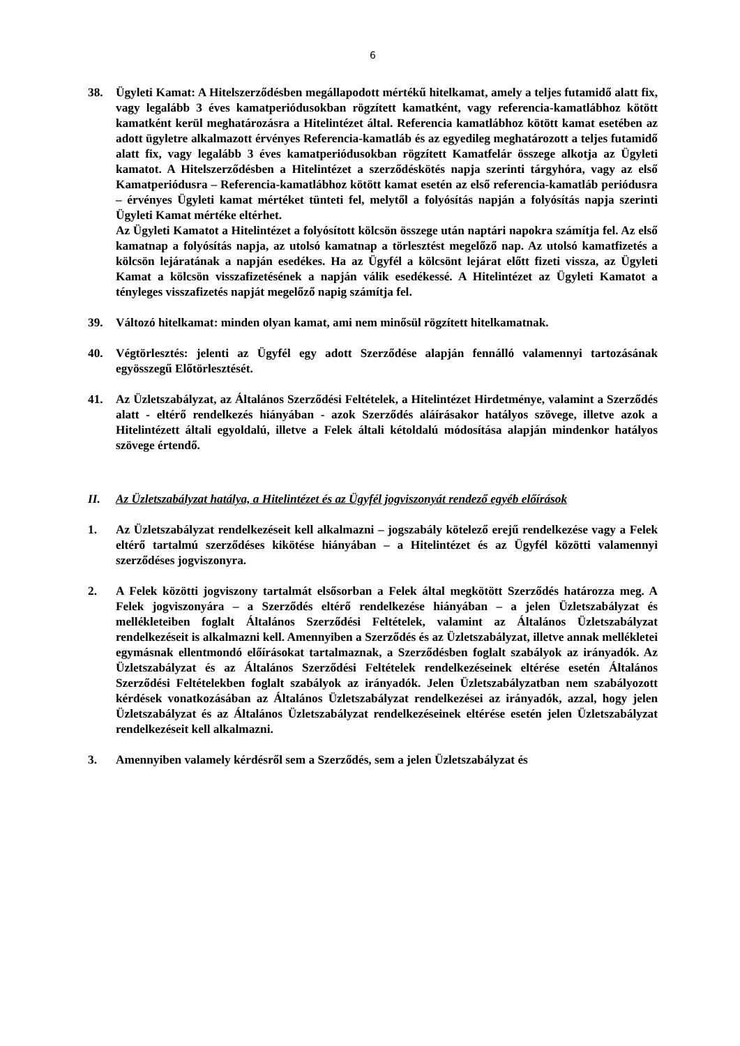6
38. Ügyleti Kamat: A Hitelszerződésben megállapodott mértékű hitelkamat, amely a teljes futamidő alatt fix, vagy legalább 3 éves kamatperiódusokban rögzített kamatként, vagy referencia-kamatlábhoz kötött kamatként kerül meghatározásra a Hitelintézet által. Referencia kamatlábhoz kötött kamat esetében az adott ügyletre alkalmazott érvényes Referencia-kamatláb és az egyedileg meghatározott a teljes futamidő alatt fix, vagy legalább 3 éves kamatperiódusokban rögzített Kamatfelár összege alkotja az Ügyleti kamatot. A Hitelszerződésben a Hitelintézet a szerződéskötés napja szerinti tárgyhóra, vagy az első Kamatperiódusra – Referencia-kamatlábhoz kötött kamat esetén az első referencia-kamatláb periódusra – érvényes Ügyleti kamat mértéket tünteti fel, melytől a folyósítás napján a folyósítás napja szerinti Ügyleti Kamat mértéke eltérhet.
Az Ügyleti Kamatot a Hitelintézet a folyósított kölcsön összege után naptári napokra számítja fel. Az első kamatnap a folyósítás napja, az utolsó kamatnap a törlesztést megelőző nap. Az utolsó kamatfizetés a kölcsön lejáratának a napján esedékes. Ha az Ügyfél a kölcsönt lejárat előtt fizeti vissza, az Ügyleti Kamat a kölcsön visszafizetésének a napján válik esedékessé. A Hitelintézet az Ügyleti Kamatot a tényleges visszafizetés napját megelőző napig számítja fel.
39. Változó hitelkamat: minden olyan kamat, ami nem minősül rögzített hitelkamatnak.
40. Végtörlesztés: jelenti az Ügyfél egy adott Szerződése alapján fennálló valamennyi tartozásának egyösszegű Előtörlesztését.
41. Az Üzletszabályzat, az Általános Szerződési Feltételek, a Hitelintézet Hirdetménye, valamint a Szerződés alatt - eltérő rendelkezés hiányában - azok Szerződés aláírásakor hatályos szövege, illetve azok a Hitelintézett általi egyoldalú, illetve a Felek általi kétoldalú módosítása alapján mindenkor hatályos szövege értendő.
II. Az Üzletszabályzat hatálya, a Hitelintézet és az Ügyfél jogviszonyát rendező egyéb előírások
1. Az Üzletszabályzat rendelkezéseit kell alkalmazni – jogszabály kötelező erejű rendelkezése vagy a Felek eltérő tartalmú szerződéses kikötése hiányában – a Hitelintézet és az Ügyfél közötti valamennyi szerződéses jogviszonyra.
2. A Felek közötti jogviszony tartalmát elsősorban a Felek által megkötött Szerződés határozza meg. A Felek jogviszonyára – a Szerződés eltérő rendelkezése hiányában – a jelen Üzletszabályzat és mellékleteiben foglalt Általános Szerződési Feltételek, valamint az Általános Üzletszabályzat rendelkezéseit is alkalmazni kell. Amennyiben a Szerződés és az Üzletszabályzat, illetve annak mellékletei egymásnak ellentmondó előírásokat tartalmaznak, a Szerződésben foglalt szabályok az irányadók. Az Üzletszabályzat és az Általános Szerződési Feltételek rendelkezéseinek eltérése esetén Általános Szerződési Feltételekben foglalt szabályok az irányadók. Jelen Üzletszabályzatban nem szabályozott kérdések vonatkozásában az Általános Üzletszabályzat rendelkezései az irányadók, azzal, hogy jelen Üzletszabályzat és az Általános Üzletszabályzat rendelkezéseinek eltérése esetén jelen Üzletszabályzat rendelkezéseit kell alkalmazni.
3. Amennyiben valamely kérdésről sem a Szerződés, sem a jelen Üzletszabályzat és